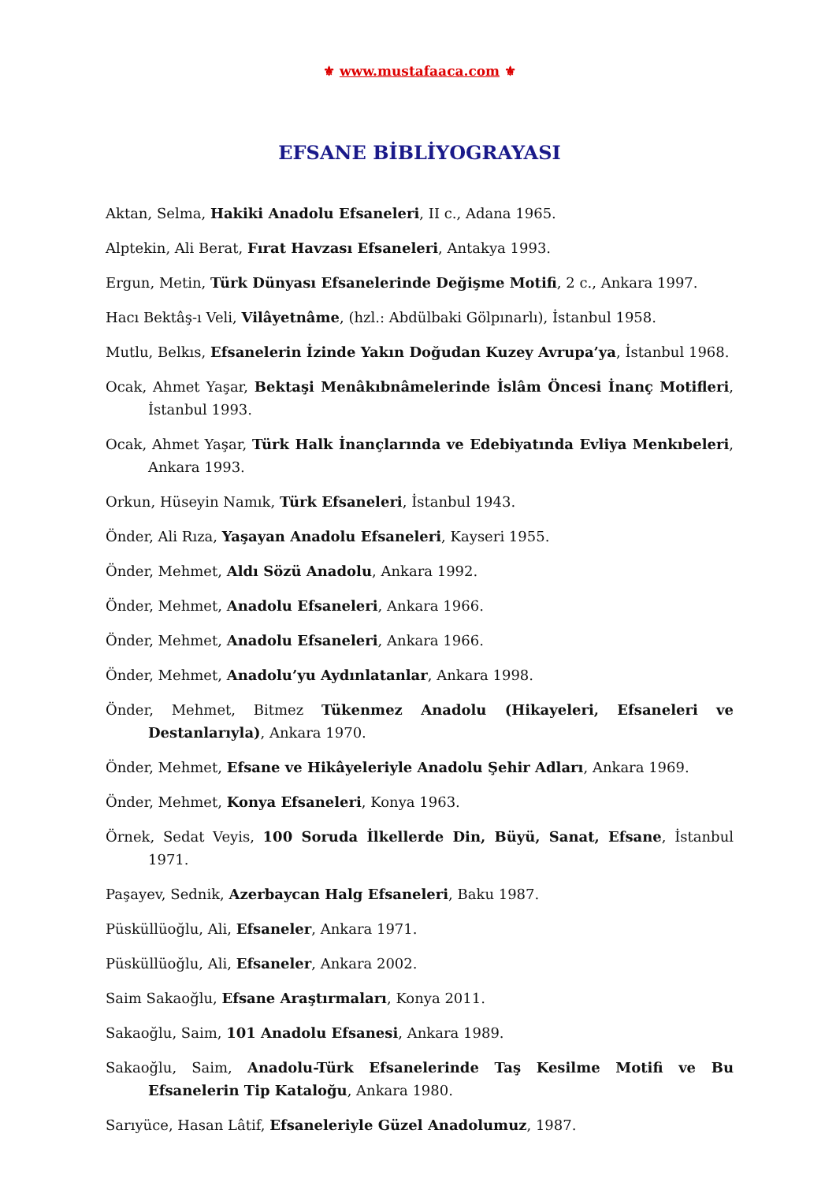⚜ www.mustafaaca.com ⚜
EFSANE BİBLİYOGRAYASI
Aktan, Selma, Hakiki Anadolu Efsaneleri, II c., Adana 1965.
Alptekin, Ali Berat, Fırat Havzası Efsaneleri, Antakya 1993.
Ergun, Metin, Türk Dünyası Efsanelerinde Değişme Motifi, 2 c., Ankara 1997.
Hacı Bektâş-ı Veli, Vilâyetnâme, (hzl.: Abdülbaki Gölpınarlı), İstanbul 1958.
Mutlu, Belkıs, Efsanelerin İzinde Yakın Doğudan Kuzey Avrupa’ya, İstanbul 1968.
Ocak, Ahmet Yaşar, Bektaşi Menâkıbnâmelerinde İslâm Öncesi İnanç Motifleri, İstanbul 1993.
Ocak, Ahmet Yaşar, Türk Halk İnançlarında ve Edebiyatında Evliya Menkıbeleri, Ankara 1993.
Orkun, Hüseyin Namık, Türk Efsaneleri, İstanbul 1943.
Önder, Ali Rıza, Yaşayan Anadolu Efsaneleri, Kayseri 1955.
Önder, Mehmet, Aldı Sözü Anadolu, Ankara 1992.
Önder, Mehmet, Anadolu Efsaneleri, Ankara 1966.
Önder, Mehmet, Anadolu Efsaneleri, Ankara 1966.
Önder, Mehmet, Anadolu’yu Aydınlatanlar, Ankara 1998.
Önder, Mehmet, Bitmez Tükenmez Anadolu (Hikayeleri, Efsaneleri ve Destanlarıyla), Ankara 1970.
Önder, Mehmet, Efsane ve Hikâyeleriyle Anadolu Şehir Adları, Ankara 1969.
Önder, Mehmet, Konya Efsaneleri, Konya 1963.
Örnek, Sedat Veyis, 100 Soruda İlkellerde Din, Büyü, Sanat, Efsane, İstanbul 1971.
Paşayev, Sednik, Azerbaycan Halg Efsaneleri, Baku 1987.
Püsküllüoğlu, Ali, Efsaneler, Ankara 1971.
Püsküllüoğlu, Ali, Efsaneler, Ankara 2002.
Saim Sakaoğlu, Efsane Araştırmaları, Konya 2011.
Sakaoğlu, Saim, 101 Anadolu Efsanesi, Ankara 1989.
Sakaoğlu, Saim, Anadolu-Türk Efsanelerinde Taş Kesilme Motifi ve Bu Efsanelerin Tip Kataloğu, Ankara 1980.
Sarıyüce, Hasan Lâtif, Efsaneleriyle Güzel Anadolumuz, 1987.